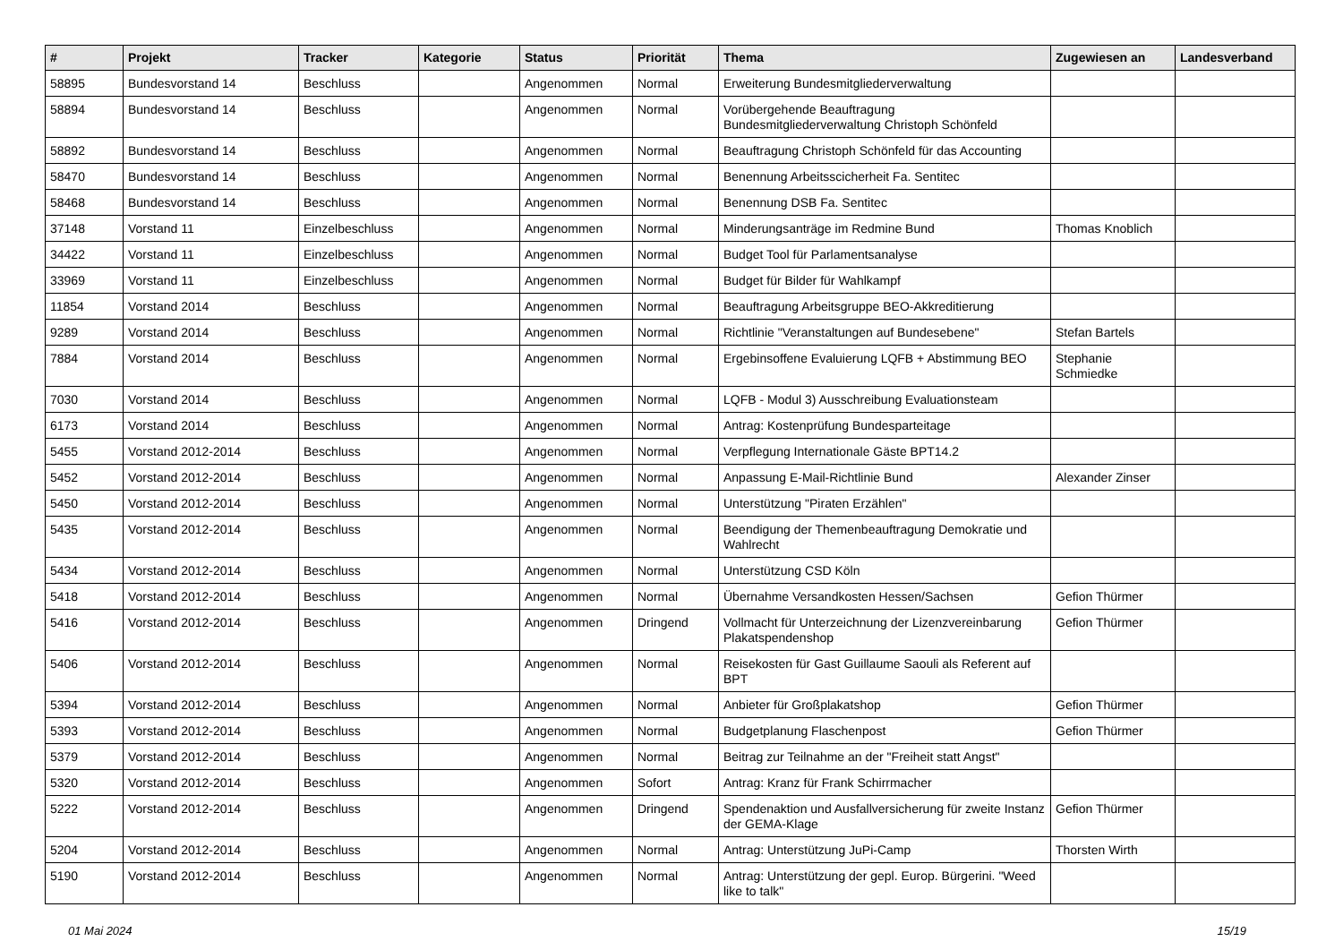| # | Projekt | Tracker | Kategorie | Status | Priorität | Thema | Zugewiesen an | Landesverband |
| --- | --- | --- | --- | --- | --- | --- | --- | --- |
| 58895 | Bundesvorstand 14 | Beschluss | | Angenommen | Normal | Erweiterung Bundesmitgliederverwaltung | | |
| 58894 | Bundesvorstand 14 | Beschluss | | Angenommen | Normal | Vorübergehende Beauftragung Bundesmitgliederverwaltung Christoph Schönfeld | | |
| 58892 | Bundesvorstand 14 | Beschluss | | Angenommen | Normal | Beauftragung Christoph Schönfeld für das Accounting | | |
| 58470 | Bundesvorstand 14 | Beschluss | | Angenommen | Normal | Benennung Arbeitsscicherheit Fa. Sentitec | | |
| 58468 | Bundesvorstand 14 | Beschluss | | Angenommen | Normal | Benennung DSB Fa. Sentitec | | |
| 37148 | Vorstand 11 | Einzelbeschluss | | Angenommen | Normal | Minderungsanträge im Redmine Bund | Thomas Knoblich | |
| 34422 | Vorstand 11 | Einzelbeschluss | | Angenommen | Normal | Budget Tool für Parlamentsanalyse | | |
| 33969 | Vorstand 11 | Einzelbeschluss | | Angenommen | Normal | Budget für Bilder für Wahlkampf | | |
| 11854 | Vorstand 2014 | Beschluss | | Angenommen | Normal | Beauftragung Arbeitsgruppe BEO-Akkreditierung | | |
| 9289 | Vorstand 2014 | Beschluss | | Angenommen | Normal | Richtlinie "Veranstaltungen auf Bundesebene" | Stefan Bartels | |
| 7884 | Vorstand 2014 | Beschluss | | Angenommen | Normal | Ergebinsoffene Evaluierung LQFB + Abstimmung BEO | Stephanie Schmiedke | |
| 7030 | Vorstand 2014 | Beschluss | | Angenommen | Normal | LQFB - Modul 3) Ausschreibung Evaluationsteam | | |
| 6173 | Vorstand 2014 | Beschluss | | Angenommen | Normal | Antrag: Kostenprüfung Bundesparteitage | | |
| 5455 | Vorstand 2012-2014 | Beschluss | | Angenommen | Normal | Verpflegung Internationale Gäste BPT14.2 | | |
| 5452 | Vorstand 2012-2014 | Beschluss | | Angenommen | Normal | Anpassung E-Mail-Richtlinie Bund | Alexander Zinser | |
| 5450 | Vorstand 2012-2014 | Beschluss | | Angenommen | Normal | Unterstützung "Piraten Erzählen" | | |
| 5435 | Vorstand 2012-2014 | Beschluss | | Angenommen | Normal | Beendigung der Themenbeauftragung Demokratie und Wahlrecht | | |
| 5434 | Vorstand 2012-2014 | Beschluss | | Angenommen | Normal | Unterstützung CSD Köln | | |
| 5418 | Vorstand 2012-2014 | Beschluss | | Angenommen | Normal | Übernahme Versandkosten Hessen/Sachsen | Gefion Thürmer | |
| 5416 | Vorstand 2012-2014 | Beschluss | | Angenommen | Dringend | Vollmacht für Unterzeichnung der Lizenzvereinbarung Plakatspendenshop | Gefion Thürmer | |
| 5406 | Vorstand 2012-2014 | Beschluss | | Angenommen | Normal | Reisekosten für Gast Guillaume Saouli als Referent auf BPT | | |
| 5394 | Vorstand 2012-2014 | Beschluss | | Angenommen | Normal | Anbieter für Großplakatshop | Gefion Thürmer | |
| 5393 | Vorstand 2012-2014 | Beschluss | | Angenommen | Normal | Budgetplanung Flaschenpost | Gefion Thürmer | |
| 5379 | Vorstand 2012-2014 | Beschluss | | Angenommen | Normal | Beitrag zur Teilnahme an der "Freiheit statt Angst" | | |
| 5320 | Vorstand 2012-2014 | Beschluss | | Angenommen | Sofort | Antrag: Kranz für Frank Schirrmacher | | |
| 5222 | Vorstand 2012-2014 | Beschluss | | Angenommen | Dringend | Spendenaktion und Ausfallversicherung für zweite Instanz der GEMA-Klage | Gefion Thürmer | |
| 5204 | Vorstand 2012-2014 | Beschluss | | Angenommen | Normal | Antrag: Unterstützung JuPi-Camp | Thorsten Wirth | |
| 5190 | Vorstand 2012-2014 | Beschluss | | Angenommen | Normal | Antrag: Unterstützung der gepl. Europ. Bürgerini. "Weed like to talk" | | |
01 Mai 2024 15/19